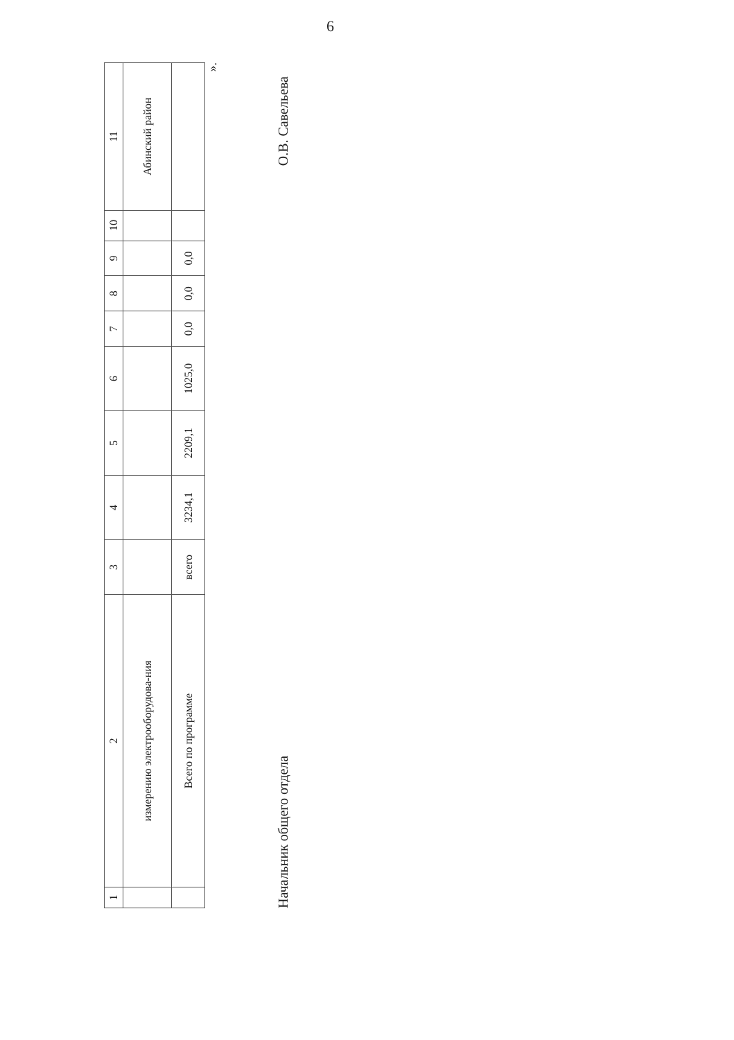6
| 1 | 2 | 3 | 4 | 5 | 6 | 7 | 8 | 9 | 10 | 11 |
| --- | --- | --- | --- | --- | --- | --- | --- | --- | --- | --- |
| | измерению электрооборудова-ния | | | | | | | | | Абинский район |
| | Всего по программе | всего | 3234,1 | 2209,1 | 1025,0 | 0,0 | 0,0 | 0,0 | | |
».
Начальник общего отдела О.В. Савельева